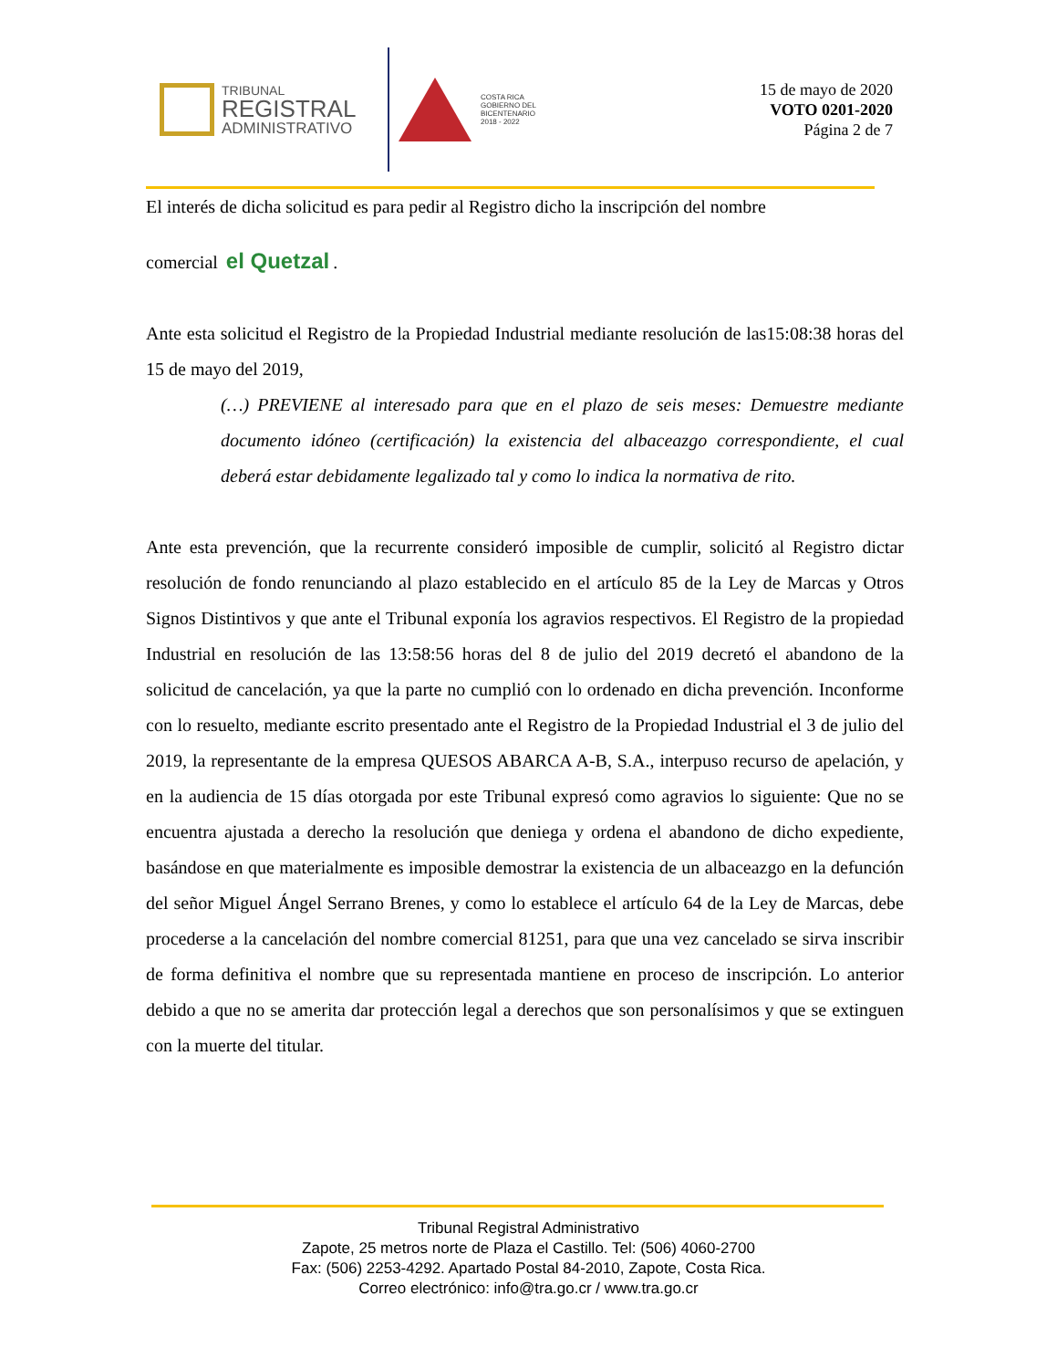TRIBUNAL
REGISTRAL
ADMINISTRATIVO
COSTA RICA
GOBIERNO DEL BICENTENARIO
2018 - 2022
15 de mayo de 2020
VOTO 0201-2020
Página 2 de 7
El interés de dicha solicitud es para pedir al Registro dicho la inscripción del nombre
comercial el Quetzal.
Ante esta solicitud el Registro de la Propiedad Industrial mediante resolución de las15:08:38 horas del 15 de mayo del 2019,
(…) PREVIENE al interesado para que en el plazo de seis meses: Demuestre mediante documento idóneo (certificación) la existencia del albaceazgo correspondiente, el cual deberá estar debidamente legalizado tal y como lo indica la normativa de rito.
Ante esta prevención, que la recurrente consideró imposible de cumplir, solicitó al Registro dictar resolución de fondo renunciando al plazo establecido en el artículo 85 de la Ley de Marcas y Otros Signos Distintivos y que ante el Tribunal exponía los agravios respectivos. El Registro de la propiedad Industrial en resolución de las 13:58:56 horas del 8 de julio del 2019 decretó el abandono de la solicitud de cancelación, ya que la parte no cumplió con lo ordenado en dicha prevención. Inconforme con lo resuelto, mediante escrito presentado ante el Registro de la Propiedad Industrial el 3 de julio del 2019, la representante de la empresa QUESOS ABARCA A-B, S.A., interpuso recurso de apelación, y en la audiencia de 15 días otorgada por este Tribunal expresó como agravios lo siguiente: Que no se encuentra ajustada a derecho la resolución que deniega y ordena el abandono de dicho expediente, basándose en que materialmente es imposible demostrar la existencia de un albaceazgo en la defunción del señor Miguel Ángel Serrano Brenes, y como lo establece el artículo 64 de la Ley de Marcas, debe procederse a la cancelación del nombre comercial 81251, para que una vez cancelado se sirva inscribir de forma definitiva el nombre que su representada mantiene en proceso de inscripción. Lo anterior debido a que no se amerita dar protección legal a derechos que son personalísimos y que se extinguen con la muerte del titular.
Tribunal Registral Administrativo
Zapote, 25 metros norte de Plaza el Castillo. Tel: (506) 4060-2700
Fax: (506) 2253-4292. Apartado Postal 84-2010, Zapote, Costa Rica.
Correo electrónico: info@tra.go.cr / www.tra.go.cr